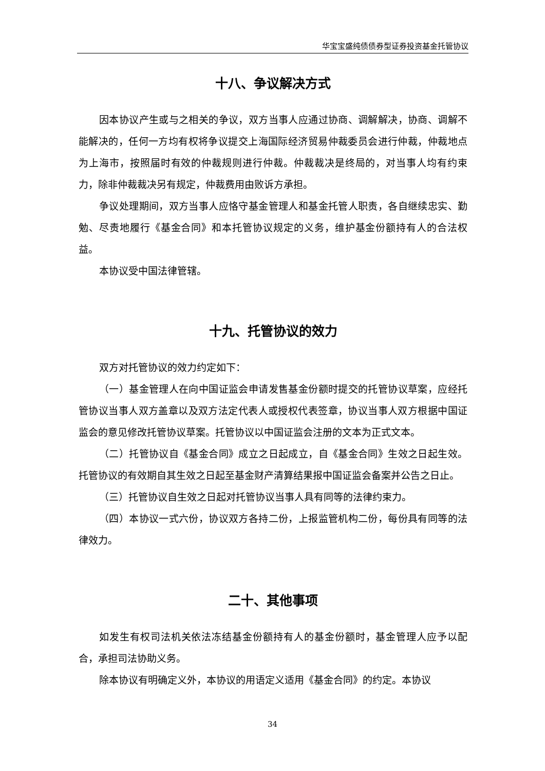华宝宝盛纯债债券型证券投资基金托管协议
十八、争议解决方式
因本协议产生或与之相关的争议，双方当事人应通过协商、调解解决，协商、调解不能解决的，任何一方均有权将争议提交上海国际经济贸易仲裁委员会进行仲裁，仲裁地点为上海市，按照届时有效的仲裁规则进行仲裁。仲裁裁决是终局的，对当事人均有约束力，除非仲裁裁决另有规定，仲裁费用由败诉方承担。
争议处理期间，双方当事人应恪守基金管理人和基金托管人职责，各自继续忠实、勤勉、尽责地履行《基金合同》和本托管协议规定的义务，维护基金份额持有人的合法权益。
本协议受中国法律管辖。
十九、托管协议的效力
双方对托管协议的效力约定如下：
（一）基金管理人在向中国证监会申请发售基金份额时提交的托管协议草案，应经托管协议当事人双方盖章以及双方法定代表人或授权代表签章，协议当事人双方根据中国证监会的意见修改托管协议草案。托管协议以中国证监会注册的文本为正式文本。
（二）托管协议自《基金合同》成立之日起成立，自《基金合同》生效之日起生效。托管协议的有效期自其生效之日起至基金财产清算结果报中国证监会备案并公告之日止。
（三）托管协议自生效之日起对托管协议当事人具有同等的法律约束力。
（四）本协议一式六份，协议双方各持二份，上报监管机构二份，每份具有同等的法律效力。
二十、其他事项
如发生有权司法机关依法冻结基金份额持有人的基金份额时，基金管理人应予以配合，承担司法协助义务。
除本协议有明确定义外，本协议的用语定义适用《基金合同》的约定。本协议
34